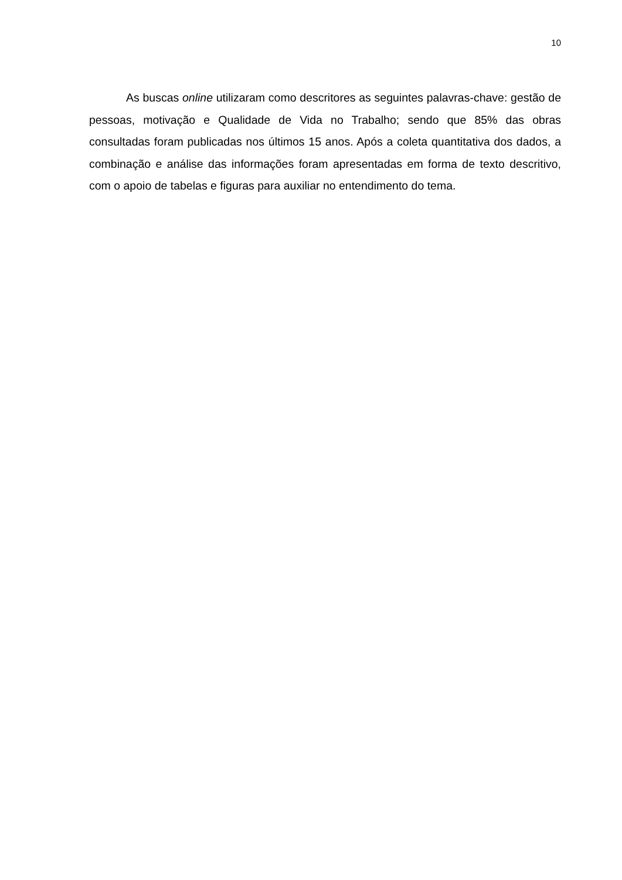10
As buscas online utilizaram como descritores as seguintes palavras-chave: gestão de pessoas, motivação e Qualidade de Vida no Trabalho; sendo que 85% das obras consultadas foram publicadas nos últimos 15 anos. Após a coleta quantitativa dos dados, a combinação e análise das informações foram apresentadas em forma de texto descritivo, com o apoio de tabelas e figuras para auxiliar no entendimento do tema.